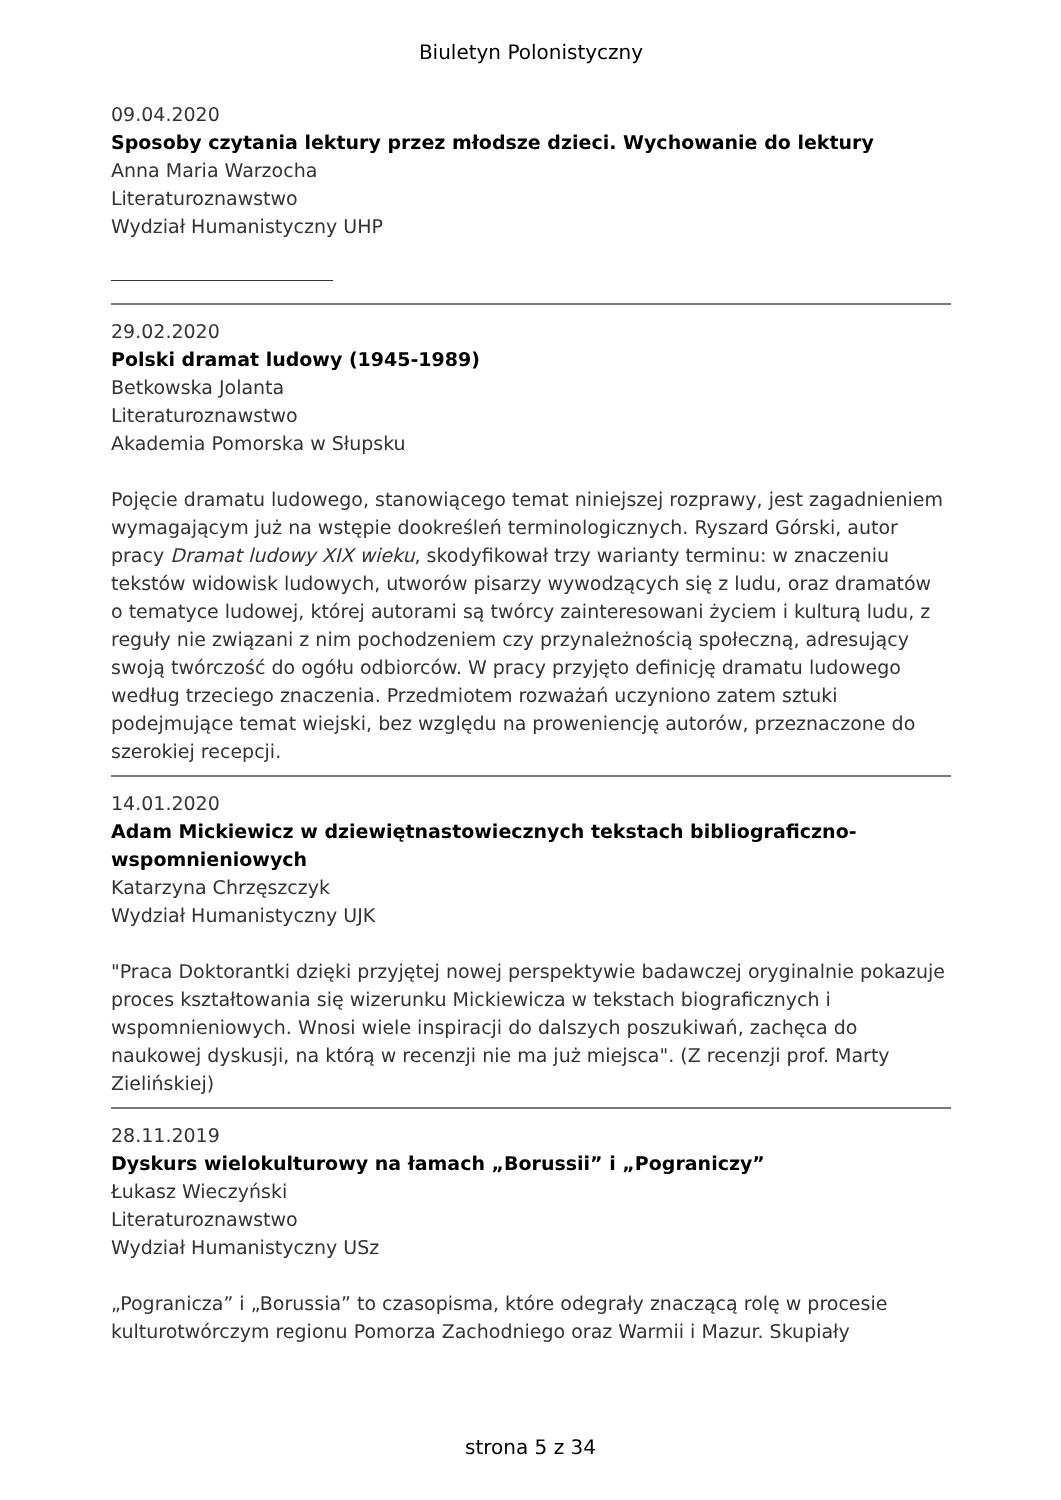Biuletyn Polonistyczny
09.04.2020
Sposoby czytania lektury przez młodsze dzieci. Wychowanie do lektury
Anna Maria Warzocha
Literaturoznawstwo
Wydział Humanistyczny UHP
29.02.2020
Polski dramat ludowy (1945-1989)
Betkowska Jolanta
Literaturoznawstwo
Akademia Pomorska w Słupsku
Pojęcie dramatu ludowego, stanowiącego temat niniejszej rozprawy, jest zagadnieniem wymagającym już na wstępie dookreśleń terminologicznych. Ryszard Górski, autor pracy Dramat ludowy XIX wieku, skodyfikował trzy warianty terminu: w znaczeniu tekstów widowisk ludowych, utworów pisarzy wywodzących się z ludu, oraz dramatów
o tematyce ludowej, której autorami są twórcy zainteresowani życiem i kulturą ludu, z reguły nie związani z nim pochodzeniem czy przynależnością społeczną, adresujący swoją twórczość do ogółu odbiorców. W pracy przyjęto definicję dramatu ludowego według trzeciego znaczenia. Przedmiotem rozważań uczyniono zatem sztuki podejmujące temat wiejski, bez względu na proweniencję autorów, przeznaczone do szerokiej recepcji.
14.01.2020
Adam Mickiewicz w dziewiętnastowiecznych tekstach bibliograficzno-wspomnieniowych
Katarzyna Chrzęszczyk
Wydział Humanistyczny UJK
"Praca Doktorantki dzięki przyjętej nowej perspektywie badawczej oryginalnie pokazuje proces kształtowania się wizerunku Mickiewicza w tekstach biograficznych i wspomnieniowych. Wnosi wiele inspiracji do dalszych poszukiwań, zachęca do naukowej dyskusji, na którą w recenzji nie ma już miejsca". (Z recenzji prof. Marty Zielińskiej)
28.11.2019
Dyskurs wielokulturowy na łamach „Borussii” i „Pograniczy”
Łukasz Wieczyński
Literaturoznawstwo
Wydział Humanistyczny USz
„Pogranicza” i „Borussia” to czasopisma, które odegrały znaczącą rolę w procesie kulturotwórczym regionu Pomorza Zachodniego oraz Warmii i Mazur. Skupiały
strona 5 z 34